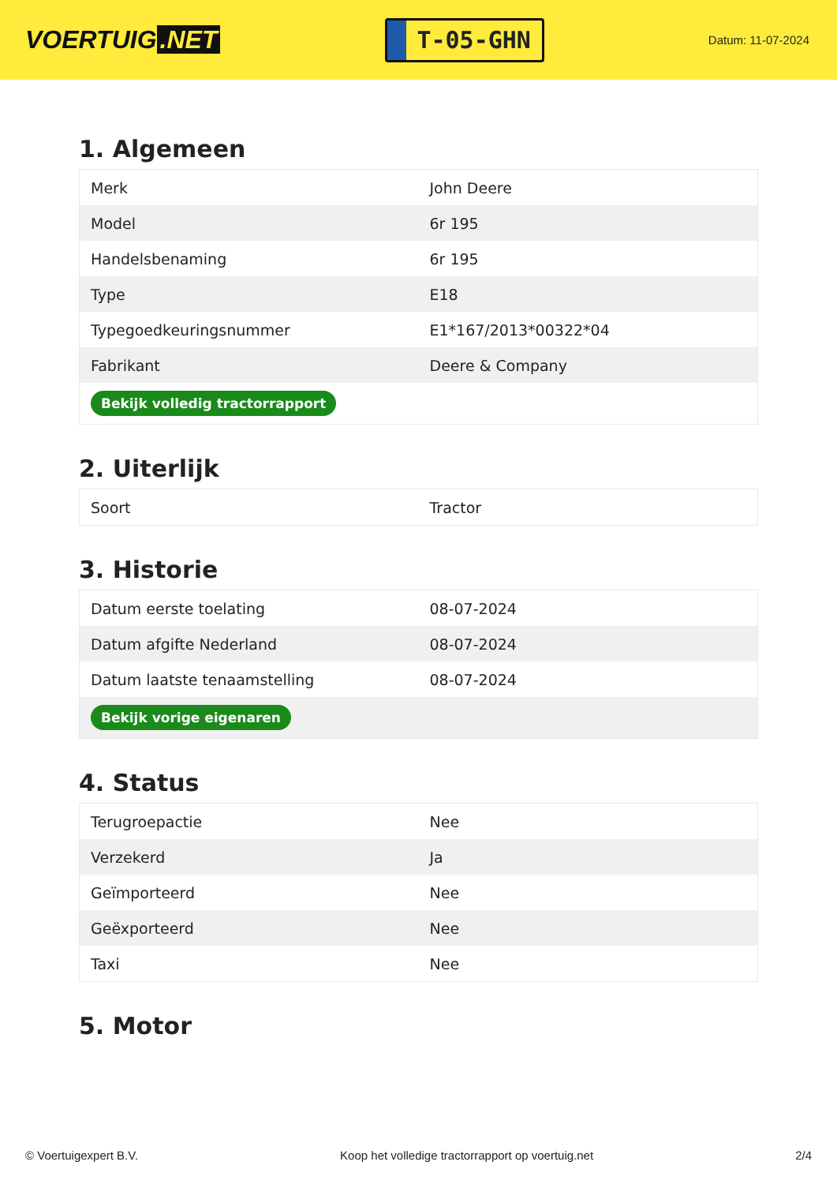VOERTUIG.NET
T-05-GHN
Datum: 11-07-2024
1. Algemeen
| Merk | John Deere |
| Model | 6r 195 |
| Handelsbenaming | 6r 195 |
| Type | E18 |
| Typegoedkeuringsnummer | E1*167/2013*00322*04 |
| Fabrikant | Deere & Company |
| Bekijk volledig tractorrapport | |
2. Uiterlijk
| Soort | Tractor |
3. Historie
| Datum eerste toelating | 08-07-2024 |
| Datum afgifte Nederland | 08-07-2024 |
| Datum laatste tenaamstelling | 08-07-2024 |
| Bekijk vorige eigenaren | |
4. Status
| Terugroepactie | Nee |
| Verzekerd | Ja |
| Geïmporteerd | Nee |
| Geëxporteerd | Nee |
| Taxi | Nee |
5. Motor
© Voertuigexpert B.V. Koop het volledige tractorrapport op voertuig.net 2/4